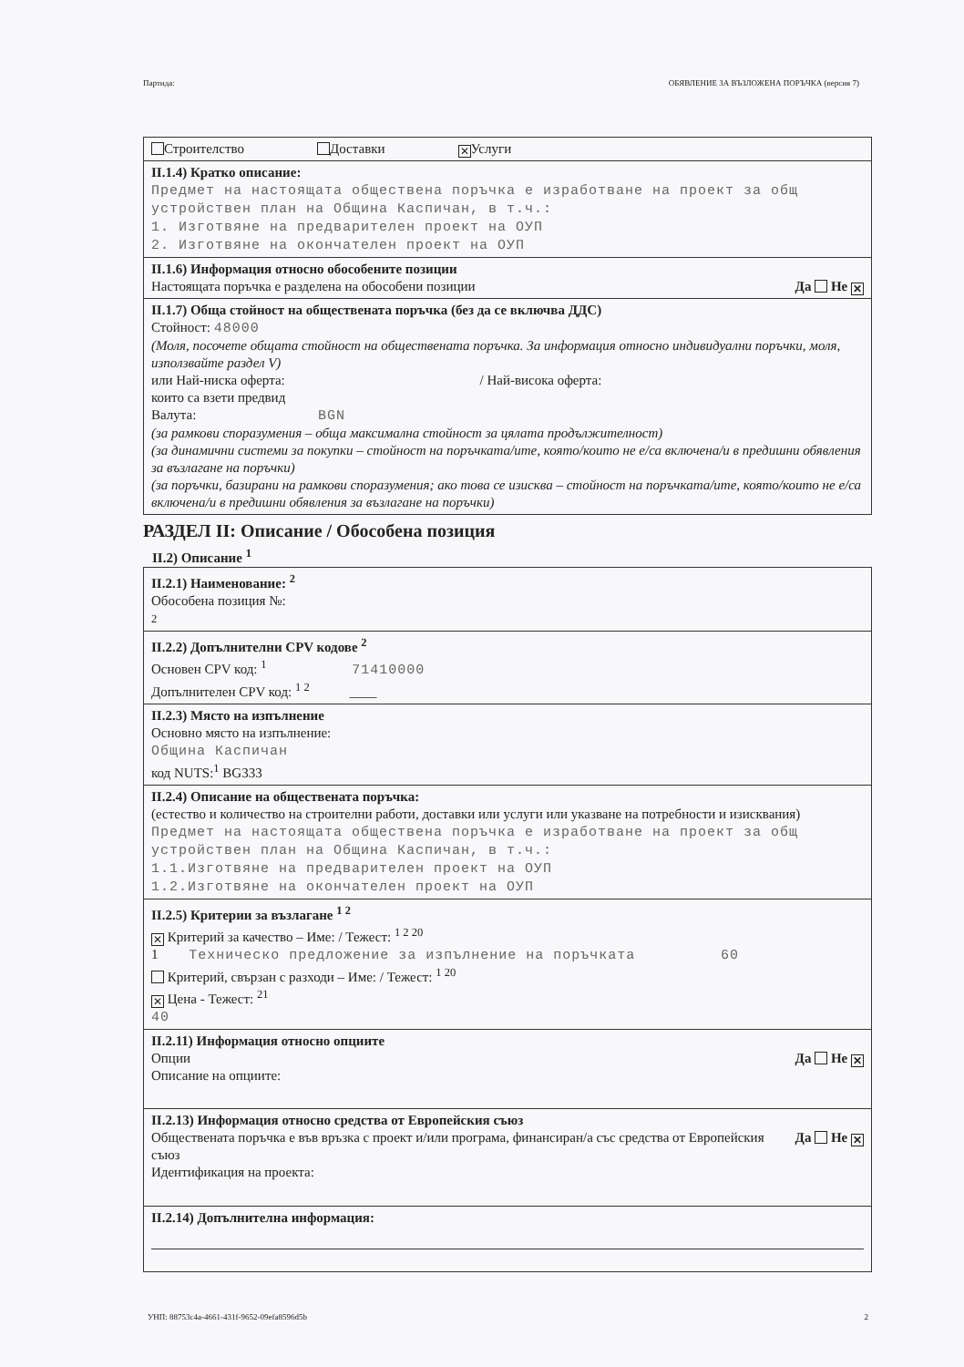Партида: ОБЯВЛЕНИЕ ЗА ВЪЗЛОЖЕНА ПОРЪЧКА (версия 7)
Строителство Доставки ✕ Услуги
II.1.4) Кратко описание:
Предмет на настоящата обществена поръчка е изработване на проект за общ устройствен план на Община Каспичан, в т.ч.:
1. Изготвяне на предварителен проект на ОУП
2. Изготвяне на окончателен проект на ОУП
II.1.6) Информация относно обособените позиции
Да Не ✕ Настоящата поръчка е разделена на обособени позиции
II.1.7) Обща стойност на обществената поръчка (без да се включва ДДС)
Стойност: 48000
(Моля, посочете общата стойност на обществената поръчка. За информация относно индивидуални поръчки, моля, използвайте раздел V)
или Най-ниска оферта: / Най-висока оферта:
които са взети предвид
Валута: BGN
(за рамкови споразумения – обща максимална стойност за цялата продължителност)
(за динамични системи за покупки – стойност на поръчката/ите, която/които не е/са включена/и в предишни обявления за възлагане на поръчки)
(за поръчки, базирани на рамкови споразумения; ако това се изисква – стойност на поръчката/ите, която/които не е/са включена/и в предишни обявления за възлагане на поръчки)
РАЗДЕЛ II: Описание / Обособена позиция
II.2) Описание <sup>1</sup>
II.2.1) Наименование: <sup>2</sup>
Обособена позиция №:
2
II.2.2) Допълнителни CPV кодове <sup>2</sup>
Основен CPV код: <sup>1</sup> 71410000
Допълнителен CPV код: <sup>1 2</sup> ____
II.2.3) Място на изпълнение
Основно място на изпълнение:
Община Каспичан
код NUTS:<sup>1</sup> BG333
II.2.4) Описание на обществената поръчка:
(естество и количество на строителни работи, доставки или услуги или указване на потребности и изисквания)
Предмет на настоящата обществена поръчка е изработване на проект за общ устройствен план на Община Каспичан, в т.ч.:
1.1.Изготвяне на предварителен проект на ОУП
1.2.Изготвяне на окончателен проект на ОУП
II.2.5) Критерии за възлагане <sup>1 2</sup>
✕ Критерий за качество – Име: / Тежест: <sup>1 2 20</sup>
1 Техническо предложение за изпълнение на поръчката 60
Критерий, свързан с разходи – Име: / Тежест: <sup>1 20</sup>
✕ Цена - Тежест: <sup>21</sup>
40
II.2.11) Информация относно опциите
Да Не ✕ Опции
Описание на опциите:
II.2.13) Информация относно средства от Европейския съюз
Да Не ✕ Обществената поръчка е във връзка с проект и/или програма, финансиран/а със средства от Европейския съюз
Идентификация на проекта:
II.2.14) Допълнителна информация:
УНП: 88753c4a-4661-431f-9652-09efa8596d5b 2